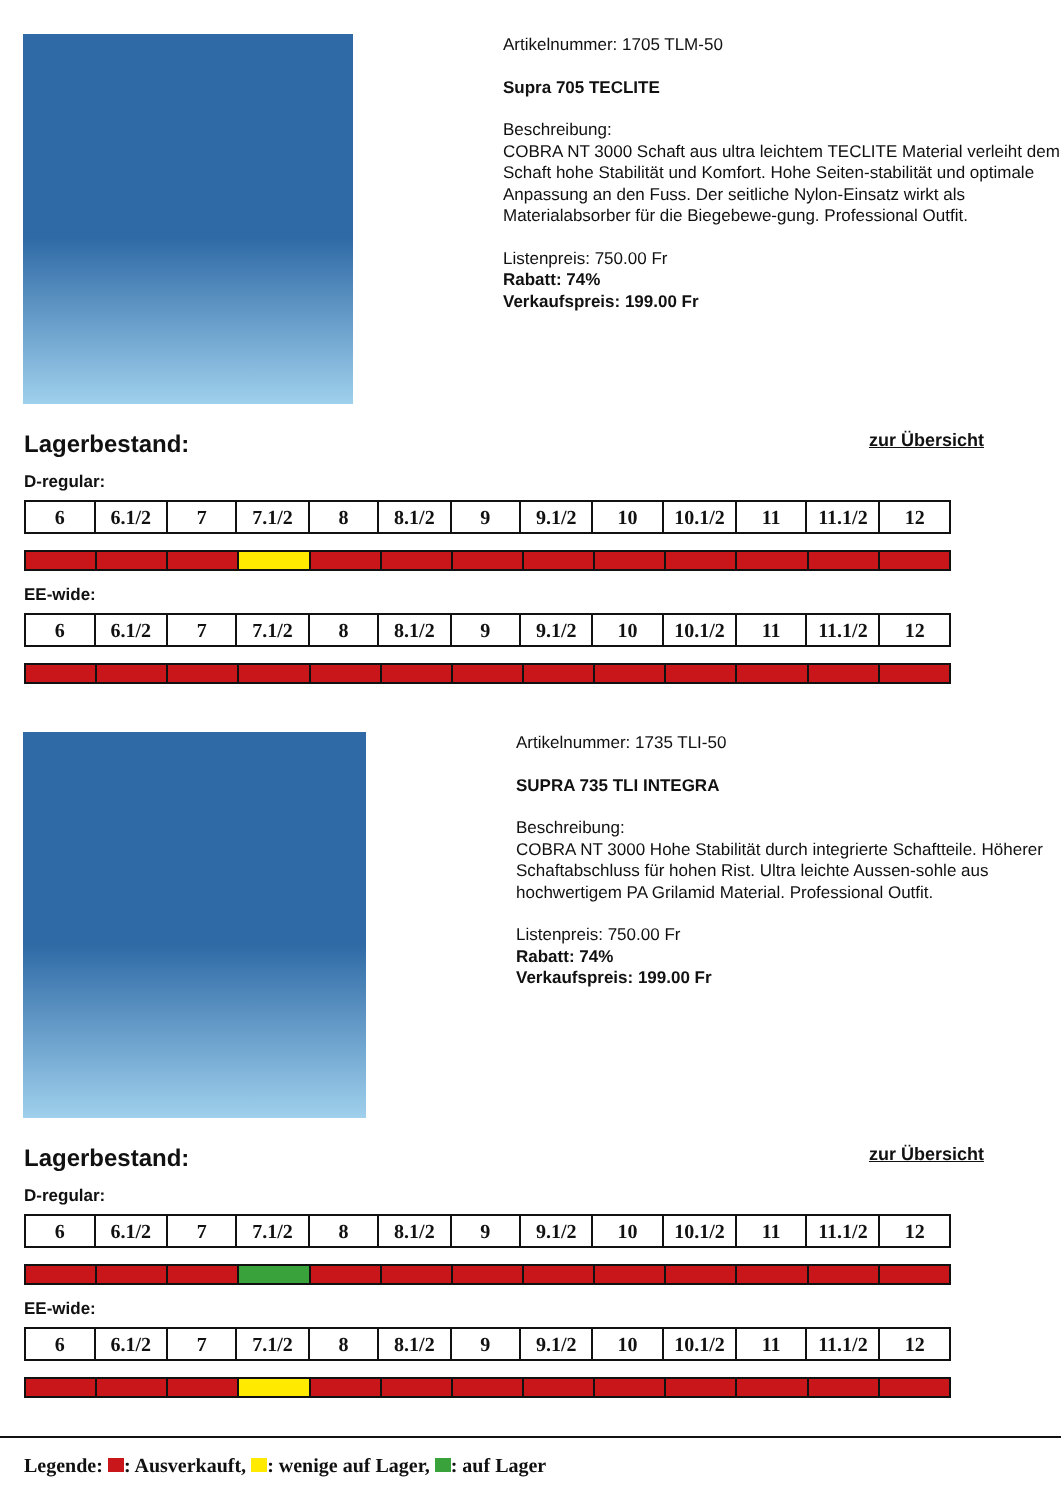Artikelnummer: 1705 TLM-50
Supra 705 TECLITE
Beschreibung:
COBRA NT 3000 Schaft aus ultra leichtem TECLITE Material verleiht dem Schaft hohe Stabilität und Komfort. Hohe Seiten-stabilität und optimale Anpassung an den Fuss. Der seitliche Nylon-Einsatz wirkt als Materialabsorber für die Biegebewe-gung. Professional Outfit.
Listenpreis: 750.00 Fr
Rabatt: 74%
Verkaufspreis: 199.00 Fr
Lagerbestand:
zur Übersicht
D-regular:
| 6 | 6.1/2 | 7 | 7.1/2 | 8 | 8.1/2 | 9 | 9.1/2 | 10 | 10.1/2 | 11 | 11.1/2 | 12 |
EE-wide:
| 6 | 6.1/2 | 7 | 7.1/2 | 8 | 8.1/2 | 9 | 9.1/2 | 10 | 10.1/2 | 11 | 11.1/2 | 12 |
Artikelnummer: 1735 TLI-50
SUPRA 735 TLI INTEGRA
Beschreibung:
COBRA NT 3000 Hohe Stabilität durch integrierte Schaftteile. Höherer Schaftabschluss für hohen Rist. Ultra leichte Aussen-sohle aus hochwertigem PA Grilamid Material. Professional Outfit.
Listenpreis: 750.00 Fr
Rabatt: 74%
Verkaufspreis: 199.00 Fr
Lagerbestand:
zur Übersicht
D-regular:
| 6 | 6.1/2 | 7 | 7.1/2 | 8 | 8.1/2 | 9 | 9.1/2 | 10 | 10.1/2 | 11 | 11.1/2 | 12 |
EE-wide:
| 6 | 6.1/2 | 7 | 7.1/2 | 8 | 8.1/2 | 9 | 9.1/2 | 10 | 10.1/2 | 11 | 11.1/2 | 12 |
Legende: : Ausverkauft, : wenige auf Lager, : auf Lager